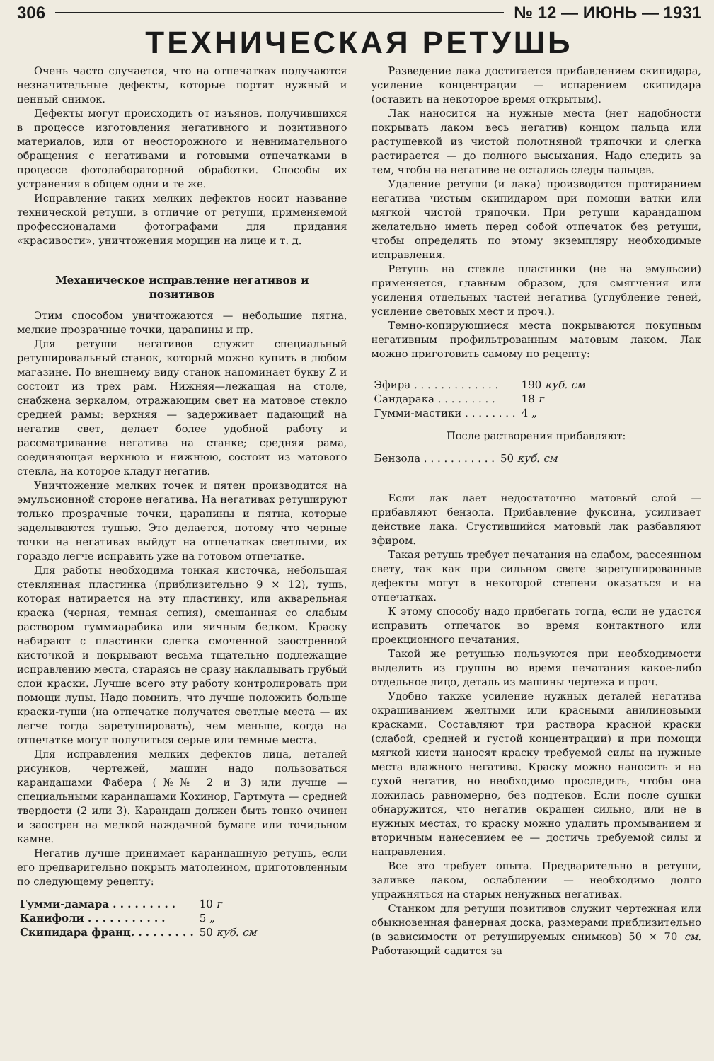306 № 12 — ИЮНЬ — 1931
ТЕХНИЧЕСКАЯ РЕТУШЬ
Очень часто случается, что на отпечатках получаются незначительные дефекты, которые портят нужный и ценный снимок.
Дефекты могут происходить от изъянов, получившихся в процессе изготовления негативного и позитивного материалов, или от неосторожного и невнимательного обращения с негативами и готовыми отпечатками в процессе фотолабораторной обработки. Способы их устранения в общем одни и те же.
Исправление таких мелких дефектов носит название технической ретуши, в отличие от ретуши, применяемой профессионалами фотографами для придания «красивости», уничтожения морщин на лице и т. д.
Механическое исправление негативов и позитивов
Этим способом уничтожаются — небольшие пятна, мелкие прозрачные точки, царапины и пр.
Для ретуши негативов служит специальный ретушировальный станок, который можно купить в любом магазине. По внешнему виду станок напоминает букву Z и состоит из трех рам. Нижняя—лежащая на столе, снабжена зеркалом, отражающим свет на матовое стекло средней рамы: верхняя — задерживает падающий на негатив свет, делает более удобной работу и рассматривание негатива на станке; средняя рама, соединяющая верхнюю и нижнюю, состоит из матового стекла, на которое кладут негатив.
Уничтожение мелких точек и пятен производится на эмульсионной стороне негатива. На негативах ретушируют только прозрачные точки, царапины и пятна, которые заделываются тушью. Это делается, потому что черные точки на негативах выйдут на отпечатках светлыми, их гораздо легче исправить уже на готовом отпечатке.
Для работы необходима тонкая кисточка, небольшая стеклянная пластинка (приблизительно 9 × 12), тушь, которая натирается на эту пластинку, или акварельная краска (черная, темная сепия), смешанная со слабым раствором гуммиарабика или яичным белком. Краску набирают с пластинки слегка смоченной заостренной кисточкой и покрывают весьма тщательно подлежащие исправлению места, стараясь не сразу накладывать грубый слой краски. Лучше всего эту работу контролировать при помощи лупы. Надо помнить, что лучше положить больше краски-туши (на отпечатке получатся светлые места — их легче тогда заретушировать), чем меньше, когда на отпечатке могут получиться серые или темные места.
Для исправления мелких дефектов лица, деталей рисунков, чертежей, машин надо пользоваться карандашами Фабера (№№ 2 и 3) или лучше — специальными карандашами Кохинор, Гартмута — средней твердости (2 или 3). Карандаш должен быть тонко очинен и заострен на мелкой наждачной бумаге или точильном камне.
Негатив лучше принимает карандашную ретушь, если его предварительно покрыть матолеином, приготовленным по следующему рецепту:
| Гумми-дамара . . . . . . . . . | 10 г |
| Канифоли . . . . . . . . . . . | 5 „ |
| Скипидара франц. . . . . . . . . | 50 куб. см |
Разведение лака достигается прибавлением скипидара, усиление концентрации — испарением скипидара (оставить на некоторое время открытым).
Лак наносится на нужные места (нет надобности покрывать лаком весь негатив) концом пальца или растушевкой из чистой полотняной тряпочки и слегка растирается — до полного высыхания. Надо следить за тем, чтобы на негативе не остались следы пальцев.
Удаление ретуши (и лака) производится протиранием негатива чистым скипидаром при помощи ватки или мягкой чистой тряпочки. При ретуши карандашом желательно иметь перед собой отпечаток без ретуши, чтобы определять по этому экземпляру необходимые исправления.
Ретушь на стекле пластинки (не на эмульсии) применяется, главным образом, для смягчения или усиления отдельных частей негатива (углубление теней, усиление световых мест и проч.).
Темно-копирующиеся места покрываются покупным негативным профильтрованным матовым лаком. Лак можно приготовить самому по рецепту:
| Эфира . . . . . . . . . . . . . | 190 куб. см |
| Сандарака . . . . . . . . . | 18 г |
| Гумми-мастики . . . . . . . . | 4 „ |
После растворения прибавляют:
| Бензола . . . . . . . . . . . | 50 куб. см |
Если лак дает недостаточно матовый слой — прибавляют бензола. Прибавление фуксина, усиливает действие лака. Сгустившийся матовый лак разбавляют эфиром.
Такая ретушь требует печатания на слабом, рассеянном свету, так как при сильном свете заретушированные дефекты могут в некоторой степени оказаться и на отпечатках.
К этому способу надо прибегать тогда, если не удастся исправить отпечаток во время контактного или проекционного печатания.
Такой же ретушью пользуются при необходимости выделить из группы во время печатания какое-либо отдельное лицо, деталь из машины чертежа и проч.
Удобно также усиление нужных деталей негатива окрашиванием желтыми или красными анилиновыми красками. Составляют три раствора красной краски (слабой, средней и густой концентрации) и при помощи мягкой кисти наносят краску требуемой силы на нужные места влажного негатива. Краску можно наносить и на сухой негатив, но необходимо проследить, чтобы она ложилась равномерно, без подтеков. Если после сушки обнаружится, что негатив окрашен сильно, или не в нужных местах, то краску можно удалить промыванием и вторичным нанесением ее — достичь требуемой силы и направления.
Все это требует опыта. Предварительно в ретуши, заливке лаком, ослаблении — необходимо долго упражняться на старых ненужных негативах.
Станком для ретуши позитивов служит чертежная или обыкновенная фанерная доска, размерами приблизительно (в зависимости от ретушируемых снимков) 50 × 70 см. Работающий садится за